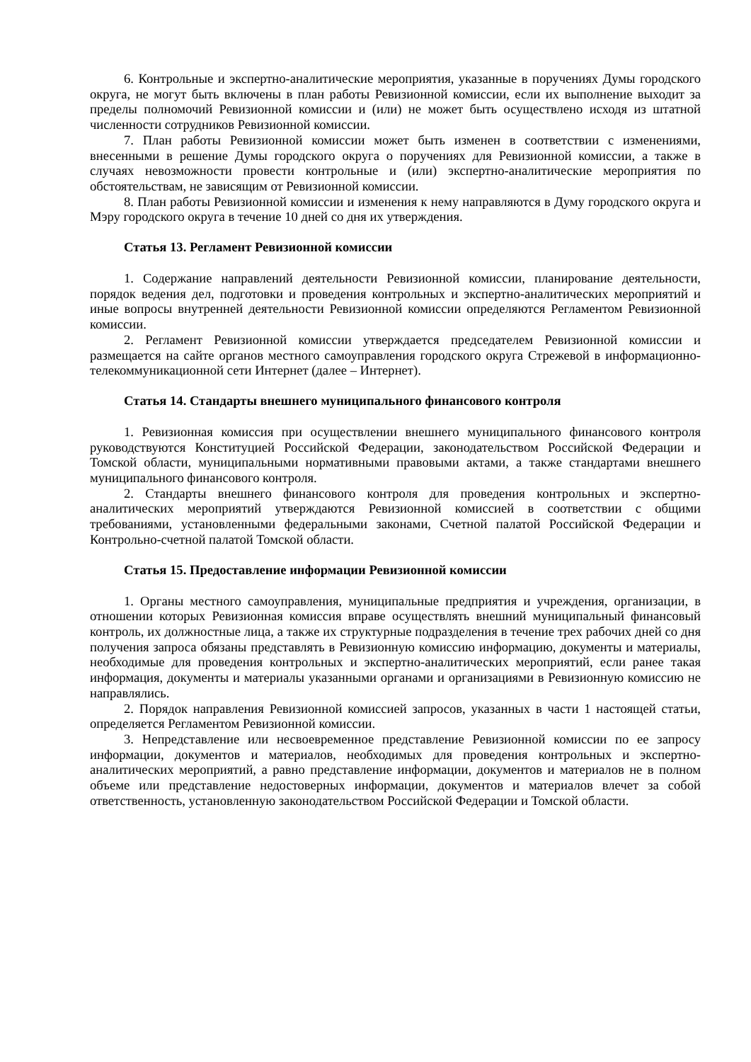6. Контрольные и экспертно-аналитические мероприятия, указанные в поручениях Думы городского округа, не могут быть включены в план работы Ревизионной комиссии, если их выполнение выходит за пределы полномочий Ревизионной комиссии и (или) не может быть осуществлено исходя из штатной численности сотрудников Ревизионной комиссии.
7. План работы Ревизионной комиссии может быть изменен в соответствии с изменениями, внесенными в решение Думы городского округа о поручениях для Ревизионной комиссии, а также в случаях невозможности провести контрольные и (или) экспертно-аналитические мероприятия по обстоятельствам, не зависящим от Ревизионной комиссии.
8. План работы Ревизионной комиссии и изменения к нему направляются в Думу городского округа и Мэру городского округа в течение 10 дней со дня их утверждения.
Статья 13. Регламент Ревизионной комиссии
1. Содержание направлений деятельности Ревизионной комиссии, планирование деятельности, порядок ведения дел, подготовки и проведения контрольных и экспертно-аналитических мероприятий и иные вопросы внутренней деятельности Ревизионной комиссии определяются Регламентом Ревизионной комиссии.
2. Регламент Ревизионной комиссии утверждается председателем Ревизионной комиссии и размещается на сайте органов местного самоуправления городского округа Стрежевой в информационно-телекоммуникационной сети Интернет (далее – Интернет).
Статья 14. Стандарты внешнего муниципального финансового контроля
1. Ревизионная комиссия при осуществлении внешнего муниципального финансового контроля руководствуются Конституцией Российской Федерации, законодательством Российской Федерации и Томской области, муниципальными нормативными правовыми актами, а также стандартами внешнего муниципального финансового контроля.
2. Стандарты внешнего финансового контроля для проведения контрольных и экспертно-аналитических мероприятий утверждаются Ревизионной комиссией в соответствии с общими требованиями, установленными федеральными законами, Счетной палатой Российской Федерации и Контрольно-счетной палатой Томской области.
Статья 15. Предоставление информации Ревизионной комиссии
1. Органы местного самоуправления, муниципальные предприятия и учреждения, организации, в отношении которых Ревизионная комиссия вправе осуществлять внешний муниципальный финансовый контроль, их должностные лица, а также их структурные подразделения в течение трех рабочих дней со дня получения запроса обязаны представлять в Ревизионную комиссию информацию, документы и материалы, необходимые для проведения контрольных и экспертно-аналитических мероприятий, если ранее такая информация, документы и материалы указанными органами и организациями в Ревизионную комиссию не направлялись.
2. Порядок направления Ревизионной комиссией запросов, указанных в части 1 настоящей статьи, определяется Регламентом Ревизионной комиссии.
3. Непредставление или несвоевременное представление Ревизионной комиссии по ее запросу информации, документов и материалов, необходимых для проведения контрольных и экспертно-аналитических мероприятий, а равно представление информации, документов и материалов не в полном объеме или представление недостоверных информации, документов и материалов влечет за собой ответственность, установленную законодательством Российской Федерации и Томской области.